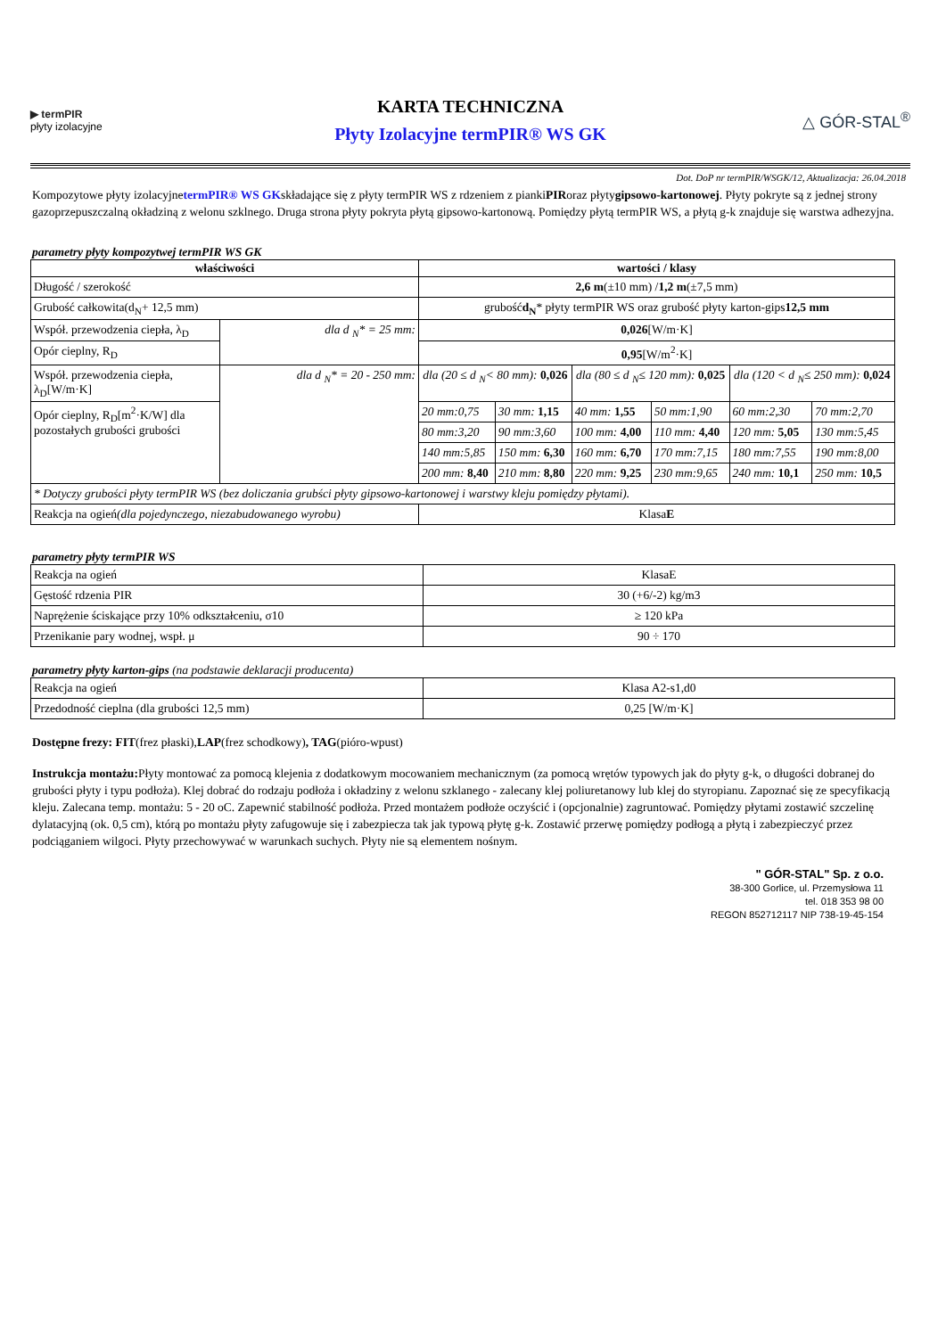▶ termPIR
płyty izolacyjne
KARTA TECHNICZNA
Płyty Izolacyjne termPIR® WS GK
△ GÓR-STAL<sup>®</sup>
Dot. DoP nr termPIR/WSGK/12, Aktualizacja: 26.04.2018
Kompozytowe płyty izolacyjnetermPIR® WS GKskładające się z płyty termPIR WS z rdzeniem z piankiPIRoraz płytygipsowo-kartonowej. Płyty pokryte są z jednej strony gazoprzepuszczalną okładziną z welonu szklnego. Druga strona płyty pokryta płytą gipsowo-kartonową. Pomiędzy płytą termPIR WS, a płytą g-k znajduje się warstwa adhezyjna.
parametry płyty kompozytwej termPIR WS GK
| właściwości | | wartości / klasy | | | | | |
| --- | --- | --- | --- | --- | --- | --- | --- |
| Długość / szerokość | | 2,6 m (±10 mm) / 1,2 m (±7,5 mm) | | | | | |
| Grubość całkowita(d<sub>N</sub>+ 12,5 mm) | | grubość d<sub>N</sub> * płyty termPIR WS oraz grubość płyty karton-gips 12,5 mm | | | | | |
| Współ. przewodzenia ciepła, λ<sub>D</sub> | dla d <sub>N</sub>* = 25 mm: | 0,026 [W/m·K] | | | | | |
| Opór cieplny, R<sub>D</sub> | | 0,95 [W/m<sup>2</sup>·K] | | | | | |
| Współ. przewodzenia ciepła, λ<sub>D</sub>[W/m·K] | dla d <sub>N</sub>* = 20 - 250 mm: | dla (20 ≤ d <sub>N</sub>< 80 mm): 0,026 | | dla (80 ≤ d <sub>N</sub>≤ 120 mm): 0,025 | | dla (120 < d <sub>N</sub>≤ 250 mm): 0,024 | |
| Opór cieplny, R<sub>D</sub>[m<sup>2</sup>·K/W] dla pozostałych grubości grubości | | 20 mm:0,75 | 30 mm: 1,15 | 40 mm: 1,55 | 50 mm:1,90 | 60 mm:2,30 | 70 mm:2,70 |
| | | 80 mm:3,20 | 90 mm:3,60 | 100 mm: 4,00 | 110 mm: 4,40 | 120 mm: 5,05 | 130 mm:5,45 |
| | | 140 mm:5,85 | 150 mm: 6,30 | 160 mm: 6,70 | 170 mm:7,15 | 180 mm:7,55 | 190 mm:8,00 |
| | | 200 mm: 8,40 | 210 mm: 8,80 | 220 mm: 9,25 | 230 mm:9,65 | 240 mm: 10,1 | 250 mm: 10,5 |
| * Dotyczy grubości płyty termPIR WS (bez doliczania grubści płyty gipsowo-kartonowej i warstwy kleju pomiędzy płytami). | | | | | | | |
| Reakcja na ogień (dla pojedynczego, niezabudowanego wyrobu) | | Klasa E | | | | | |
parametry płyty termPIR WS
| Reakcja na ogień | KlasaE |
| Gęstość rdzenia PIR | 30 (+6/-2) kg/m3 |
| Naprężenie ściskające przy 10% odkształceniu, σ10 | ≥ 120 kPa |
| Przenikanie pary wodnej, wspł. μ | 90 ÷ 170 |
parametry płyty karton-gips (na podstawie deklaracji producenta)
| Reakcja na ogień | Klasa A2-s1,d0 |
| Przedodność cieplna (dla grubości 12,5 mm) | 0,25 [W/m·K] |
Dostępne frezy: FIT(frez płaski),LAP(frez schodkowy), TAG(pióro-wpust)
Instrukcja montażu: Płyty montować za pomocą klejenia z dodatkowym mocowaniem mechanicznym (za pomocą wrętów typowych jak do płyty g-k, o długości dobranej do grubości płyty i typu podłoża). Klej dobrać do rodzaju podłoża i okładziny z welonu szklanego - zalecany klej poliuretanowy lub klej do styropianu. Zapoznać się ze specyfikacją kleju. Zalecana temp. montażu: 5 - 20 oC. Zapewnić stabilność podłoża. Przed montażem podłoże oczyścić i (opcjonalnie) zagruntować. Pomiędzy płytami zostawić szczelinę dylatacyjną (ok. 0,5 cm), którą po montażu płyty zafugowuje się i zabezpiecza tak jak typową płytę g-k. Zostawić przerwę pomiędzy podłogą a płytą i zabezpieczyć przez podciąganiem wilgoci. Płyty przechowywać w warunkach suchych. Płyty nie są elementem nośnym.
" GÓR-STAL" Sp. z o.o.
38-300 Gorlice, ul. Przemysłowa 11
tel. 018 353 98 00
REGON 852712117 NIP 738-19-45-154